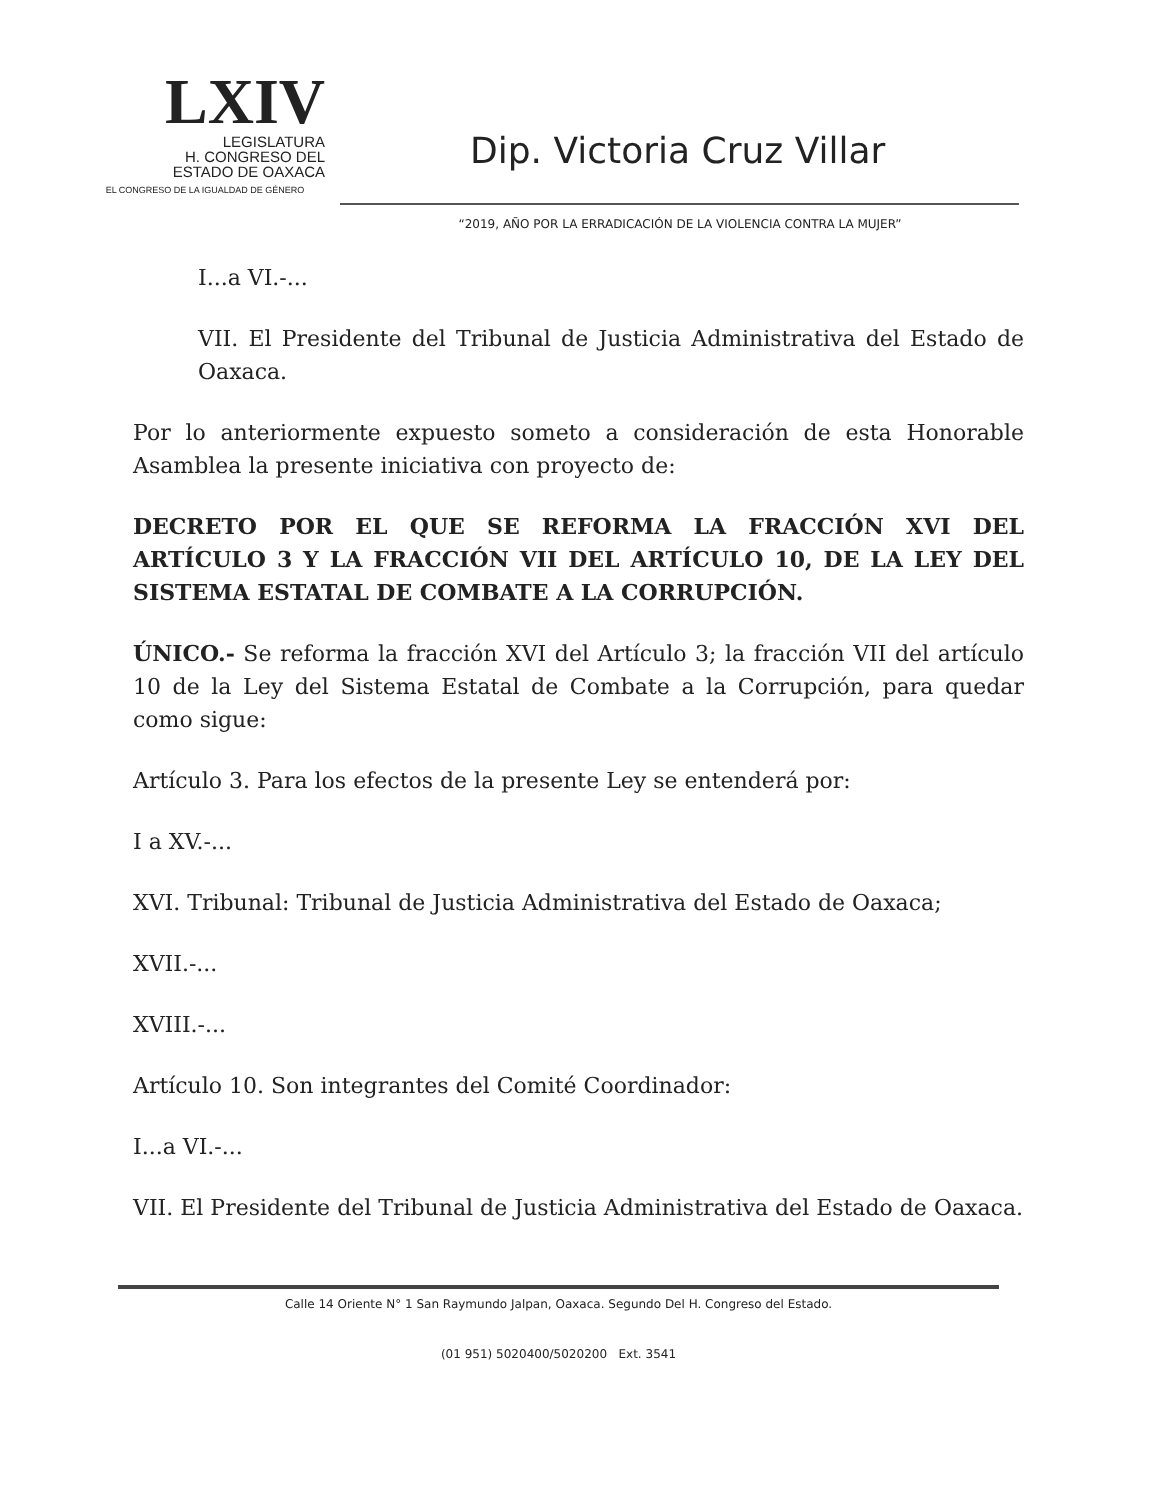LXIV
LEGISLATURA
H. CONGRESO DEL
ESTADO DE OAXACA
EL CONGRESO DE LA IGUALDAD DE GÉNERO
Dip. Victoria Cruz Villar
“2019, AÑO POR LA ERRADICACIÓN DE LA VIOLENCIA CONTRA LA MUJER”
I...a VI.-...
VII. El Presidente del Tribunal de Justicia Administrativa del Estado de Oaxaca.
Por lo anteriormente expuesto someto a consideración de esta Honorable Asamblea la presente iniciativa con proyecto de:
DECRETO POR EL QUE SE REFORMA LA FRACCIÓN XVI DEL ARTÍCULO 3 Y LA FRACCIÓN VII DEL ARTÍCULO 10, DE LA LEY DEL SISTEMA ESTATAL DE COMBATE A LA CORRUPCIÓN.
ÚNICO.- Se reforma la fracción XVI del Artículo 3; la fracción VII del artículo 10 de la Ley del Sistema Estatal de Combate a la Corrupción, para quedar como sigue:
Artículo 3. Para los efectos de la presente Ley se entenderá por:
I a XV.-...
XVI. Tribunal: Tribunal de Justicia Administrativa del Estado de Oaxaca;
XVII.-...
XVIII.-...
Artículo 10. Son integrantes del Comité Coordinador:
I...a VI.-...
VII. El Presidente del Tribunal de Justicia Administrativa del Estado de Oaxaca.
Calle 14 Oriente N° 1 San Raymundo Jalpan, Oaxaca. Segundo Del H. Congreso del Estado.
(01 951) 5020400/5020200 Ext. 3541